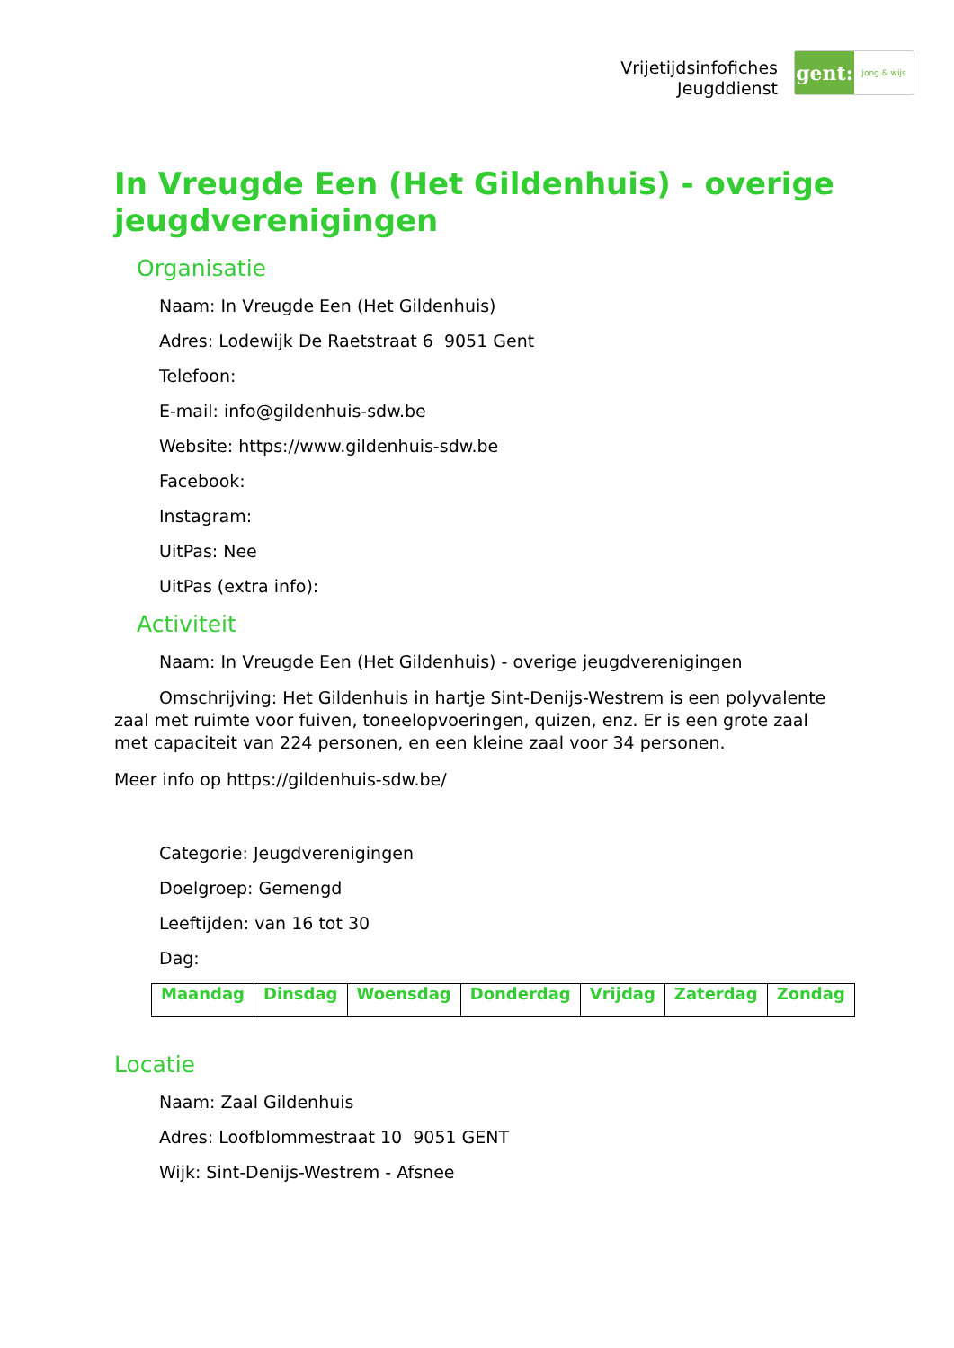Vrijetijdsinfofiches
Jeugddienst
gent:
jong & wijs
In Vreugde Een (Het Gildenhuis) - overige jeugdverenigingen
Organisatie
Naam: In Vreugde Een (Het Gildenhuis)
Adres: Lodewijk De Raetstraat 6 9051 Gent
Telefoon:
E-mail: info@gildenhuis-sdw.be
Website: https://www.gildenhuis-sdw.be
Facebook:
Instagram:
UitPas: Nee
UitPas (extra info):
Activiteit
Naam: In Vreugde Een (Het Gildenhuis) - overige jeugdverenigingen
Omschrijving: Het Gildenhuis in hartje Sint-Denijs-Westrem is een polyvalente zaal met ruimte voor fuiven, toneelopvoeringen, quizen, enz. Er is een grote zaal met capaciteit van 224 personen, en een kleine zaal voor 34 personen.
Meer info op https://gildenhuis-sdw.be/
Categorie: Jeugdverenigingen
Doelgroep: Gemengd
Leeftijden: van 16 tot 30
Dag:
| Maandag | Dinsdag | Woensdag | Donderdag | Vrijdag | Zaterdag | Zondag |
Locatie
Naam: Zaal Gildenhuis
Adres: Loofblommestraat 10 9051 GENT
Wijk: Sint-Denijs-Westrem - Afsnee